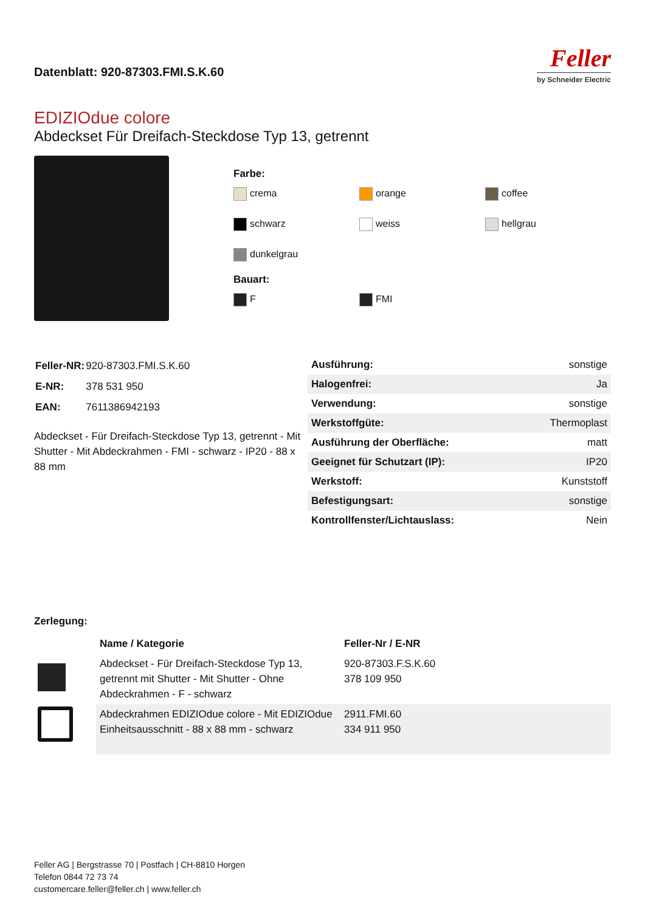Datenblatt: 920-87303.FMI.S.K.60
Feller
by Schneider Electric
EDIZIOdue colore
Abdeckset Für Dreifach-Steckdose Typ 13, getrennt
Farbe:
crema
orange
coffee
schwarz
weiss
hellgrau
dunkelgrau
Bauart:
F
FMI
| Feller-NR: | 920-87303.FMI.S.K.60 |
| E-NR: | 378 531 950 |
| EAN: | 7611386942193 |
Abdeckset - Für Dreifach-Steckdose Typ 13, getrennt - Mit Shutter - Mit Abdeckrahmen - FMI - schwarz - IP20 - 88 x 88 mm
| Ausführung: | sonstige |
| Halogenfrei: | Ja |
| Verwendung: | sonstige |
| Werkstoffgüte: | Thermoplast |
| Ausführung der Oberfläche: | matt |
| Geeignet für Schutzart (IP): | IP20 |
| Werkstoff: | Kunststoff |
| Befestigungsart: | sonstige |
| Kontrollfenster/Lichtauslass: | Nein |
Zerlegung:
| | Name / Kategorie | Feller-Nr / E-NR |
| --- | --- | --- |
| | Abdeckset - Für Dreifach-Steckdose Typ 13, getrennt mit Shutter - Mit Shutter - Ohne Abdeckrahmen - F - schwarz | 920-87303.F.S.K.60 378 109 950 |
| | Abdeckrahmen EDIZIOdue colore - Mit EDIZIOdue Einheitsausschnitt - 88 x 88 mm - schwarz | 2911.FMI.60 334 911 950 |
Feller AG | Bergstrasse 70 | Postfach | CH-8810 Horgen
Telefon 0844 72 73 74
customercare.feller@feller.ch | www.feller.ch